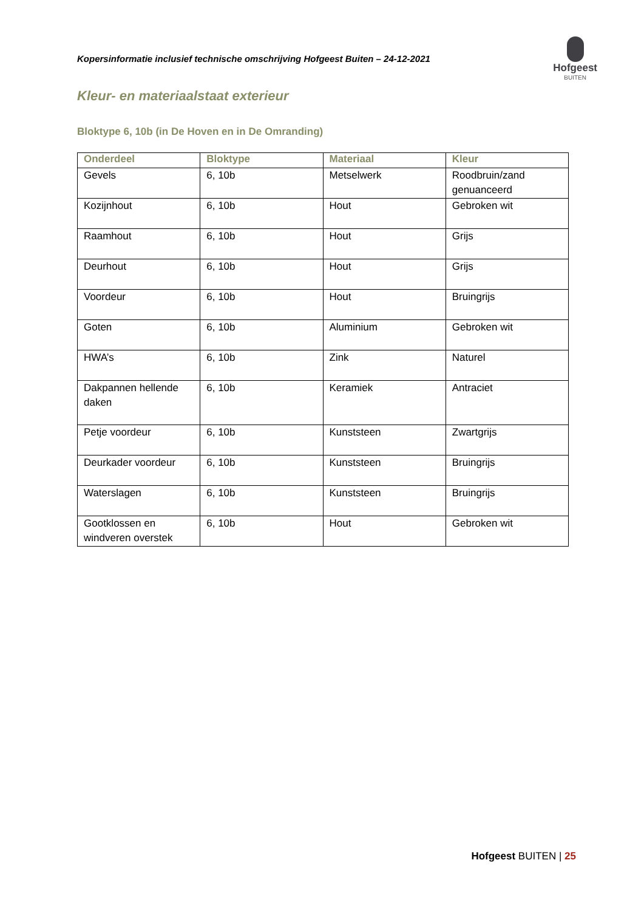Kopersinformatie inclusief technische omschrijving Hofgeest Buiten – 24-12-2021
Hofgeest
BUITEN
Kleur- en materiaalstaat exterieur
Bloktype 6, 10b (in De Hoven en in De Omranding)
| Onderdeel | Bloktype | Materiaal | Kleur |
| --- | --- | --- | --- |
| Gevels | 6, 10b | Metselwerk | Roodbruin/zand genuanceerd |
| Kozijnhout | 6, 10b | Hout | Gebroken wit |
| Raamhout | 6, 10b | Hout | Grijs |
| Deurhout | 6, 10b | Hout | Grijs |
| Voordeur | 6, 10b | Hout | Bruingrijs |
| Goten | 6, 10b | Aluminium | Gebroken wit |
| HWA’s | 6, 10b | Zink | Naturel |
| Dakpannen hellende daken | 6, 10b | Keramiek | Antraciet |
| Petje voordeur | 6, 10b | Kunststeen | Zwartgrijs |
| Deurkader voordeur | 6, 10b | Kunststeen | Bruingrijs |
| Waterslagen | 6, 10b | Kunststeen | Bruingrijs |
| Gootklossen en windveren overstek | 6, 10b | Hout | Gebroken wit |
Hofgeest BUITEN | 25